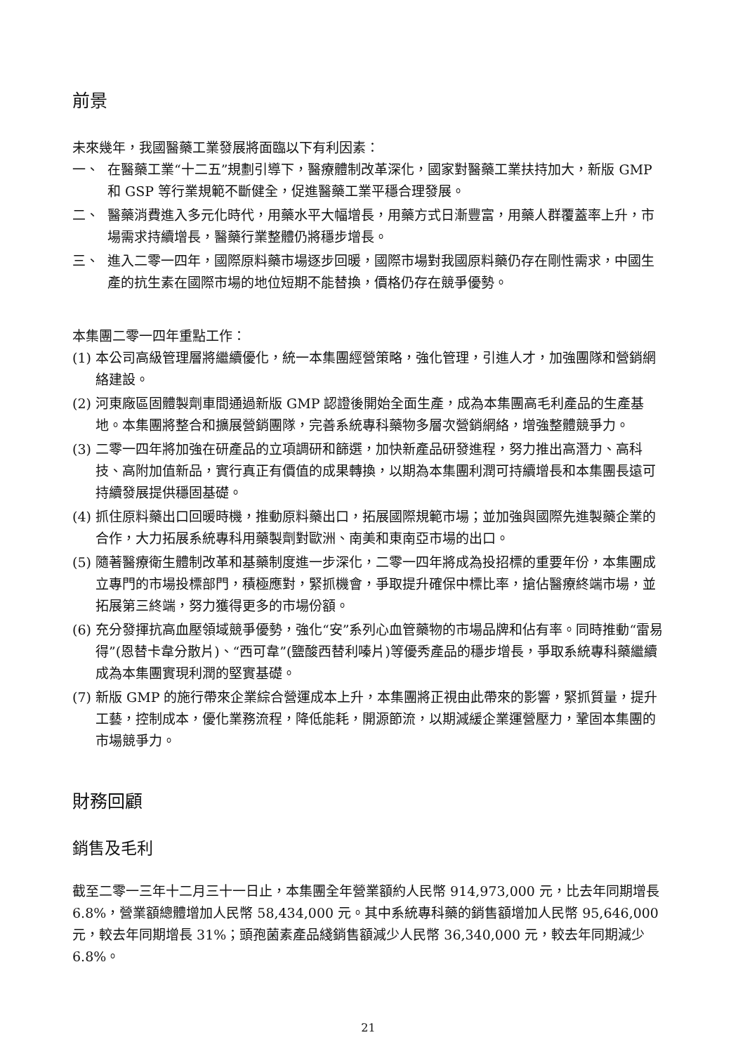前景
未來幾年，我國醫藥工業發展將面臨以下有利因素：
一、 在醫藥工業“十二五”規劃引導下，醫療體制改革深化，國家對醫藥工業扶持加大，新版 GMP 和 GSP 等行業規範不斷健全，促進醫藥工業平穩合理發展。
二、 醫藥消費進入多元化時代，用藥水平大幅增長，用藥方式日漸豐富，用藥人群覆蓋率上升，市場需求持續增長，醫藥行業整體仍將穩步增長。
三、 進入二零一四年，國際原料藥市場逐步回暖，國際市場對我國原料藥仍存在剛性需求，中國生產的抗生素在國際市場的地位短期不能替換，價格仍存在競爭優勢。
本集團二零一四年重點工作：
(1) 本公司高級管理層將繼續優化，統一本集團經營策略，強化管理，引進人才，加強團隊和營銷網絡建設。
(2) 河東廠區固體製劑車間通過新版 GMP 認證後開始全面生產，成為本集團高毛利產品的生產基地。本集團將整合和擴展營銷團隊，完善系統專科藥物多層次營銷網絡，增強整體競爭力。
(3) 二零一四年將加強在研產品的立項調研和篩選，加快新產品研發進程，努力推出高潛力、高科技、高附加值新品，實行真正有價值的成果轉換，以期為本集團利潤可持續增長和本集團長遠可持續發展提供穩固基礎。
(4) 抓住原料藥出口回暖時機，推動原料藥出口，拓展國際規範市場；並加強與國際先進製藥企業的合作，大力拓展系統專科用藥製劑對歐洲、南美和東南亞市場的出口。
(5) 隨著醫療衛生體制改革和基藥制度進一步深化，二零一四年將成為投招標的重要年份，本集團成立專門的市場投標部門，積極應對，緊抓機會，爭取提升確保中標比率，搶佔醫療終端市場，並拓展第三終端，努力獲得更多的市場份額。
(6) 充分發揮抗高血壓領域競爭優勢，強化“安”系列心血管藥物的市場品牌和佔有率。同時推動“雷易得”(恩替卡韋分散片)、“西可韋”(鹽酸西替利嗪片)等優秀產品的穩步增長，爭取系統專科藥繼續成為本集團實現利潤的堅實基礎。
(7) 新版 GMP 的施行帶來企業綜合營運成本上升，本集團將正視由此帶來的影響，緊抓質量，提升工藝，控制成本，優化業務流程，降低能耗，開源節流，以期減緩企業運營壓力，鞏固本集團的市場競爭力。
財務回顧
銷售及毛利
截至二零一三年十二月三十一日止，本集團全年營業額約人民幣 914,973,000 元，比去年同期增長 6.8%，營業額總體增加人民幣 58,434,000 元。其中系統專科藥的銷售額增加人民幣 95,646,000 元，較去年同期增長 31%；頭孢菌素產品綫銷售額減少人民幣 36,340,000 元，較去年同期減少 6.8%。
21